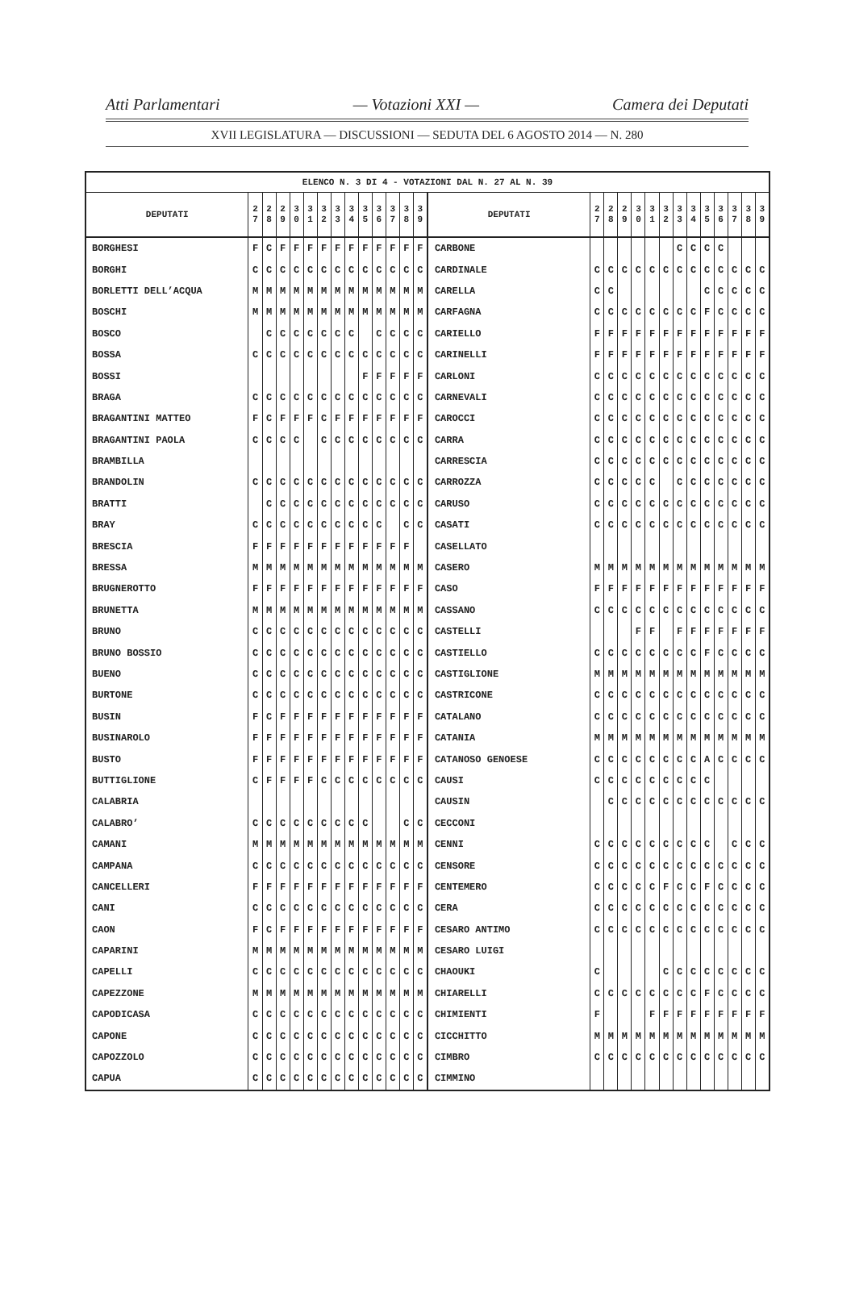Atti Parlamentari — Votazioni XXI — Camera dei Deputati
XVII LEGISLATURA — DISCUSSIONI — SEDUTA DEL 6 AGOSTO 2014 — N. 280
| ELENCO N. 3 DI 4 - VOTAZIONI DAL N. 27 AL N. 39 | | | | | | | | | | | | | | | | | | | | | | | | | | | |
| --- | --- | --- | --- | --- | --- | --- | --- | --- | --- | --- | --- | --- | --- | --- | --- | --- | --- | --- | --- | --- | --- | --- | --- | --- | --- | --- | --- |
| DEPUTATI | 2 7 | 2 8 | 2 9 | 3 0 | 3 1 | 3 2 | 3 3 | 3 4 | 3 5 | 3 6 | 3 7 | 3 8 | 3 9 | DEPUTATI | 2 7 | 2 8 | 2 9 | 3 0 | 3 1 | 3 2 | 3 3 | 3 4 | 3 5 | 3 6 | 3 7 | 3 8 | 3 9 |
| BORGHESI | F | C | F | F | F | F | F | F | F | F | F | F | F | CARBONE | | | | | | | C | C | C | C | | | |
| BORGHI | C | C | C | C | C | C | C | C | C | C | C | C | C | CARDINALE | C | C | C | C | C | C | C | C | C | C | C | C | C |
| BORLETTI DELL’ACQUA | M | M | M | M | M | M | M | M | M | M | M | M | M | CARELLA | C | C | | | | | | | C | C | C | C | C |
| BOSCHI | M | M | M | M | M | M | M | M | M | M | M | M | M | CARFAGNA | C | C | C | C | C | C | C | C | F | C | C | C | C |
| BOSCO | | C | C | C | C | C | C | C | | C | C | C | C | CARIELLO | F | F | F | F | F | F | F | F | F | F | F | F | F |
| BOSSA | C | C | C | C | C | C | C | C | C | C | C | C | C | CARINELLI | F | F | F | F | F | F | F | F | F | F | F | F | F |
| BOSSI | | | | | | | | | F | F | F | F | F | CARLONI | C | C | C | C | C | C | C | C | C | C | C | C | C |
| BRAGA | C | C | C | C | C | C | C | C | C | C | C | C | C | CARNEVALI | C | C | C | C | C | C | C | C | C | C | C | C | C |
| BRAGANTINI MATTEO | F | C | F | F | F | C | F | F | F | F | F | F | F | CAROCCI | C | C | C | C | C | C | C | C | C | C | C | C | C |
| BRAGANTINI PAOLA | C | C | C | C | | C | C | C | C | C | C | C | C | CARRA | C | C | C | C | C | C | C | C | C | C | C | C | C |
| BRAMBILLA | | | | | | | | | | | | | | CARRESCIA | C | C | C | C | C | C | C | C | C | C | C | C | C |
| BRANDOLIN | C | C | C | C | C | C | C | C | C | C | C | C | C | CARROZZA | C | C | C | C | C | | C | C | C | C | C | C | C |
| BRATTI | | C | C | C | C | C | C | C | C | C | C | C | C | CARUSO | C | C | C | C | C | C | C | C | C | C | C | C | C |
| BRAY | C | C | C | C | C | C | C | C | C | C | | C | C | CASATI | C | C | C | C | C | C | C | C | C | C | C | C | C |
| BRESCIA | F | F | F | F | F | F | F | F | F | F | F | F | | CASELLATO | | | | | | | | | | | | | |
| BRESSA | M | M | M | M | M | M | M | M | M | M | M | M | M | CASERO | M | M | M | M | M | M | M | M | M | M | M | M | M |
| BRUGNEROTTO | F | F | F | F | F | F | F | F | F | F | F | F | F | CASO | F | F | F | F | F | F | F | F | F | F | F | F | F |
| BRUNETTA | M | M | M | M | M | M | M | M | M | M | M | M | M | CASSANO | C | C | C | C | C | C | C | C | C | C | C | C | C |
| BRUNO | C | C | C | C | C | C | C | C | C | C | C | C | C | CASTELLI | | | | F | F | | F | F | F | F | F | F | F |
| BRUNO BOSSIO | C | C | C | C | C | C | C | C | C | C | C | C | C | CASTIELLO | C | C | C | C | C | C | C | C | F | C | C | C | C |
| BUENO | C | C | C | C | C | C | C | C | C | C | C | C | C | CASTIGLIONE | M | M | M | M | M | M | M | M | M | M | M | M | M |
| BURTONE | C | C | C | C | C | C | C | C | C | C | C | C | C | CASTRICONE | C | C | C | C | C | C | C | C | C | C | C | C | C |
| BUSIN | F | C | F | F | F | F | F | F | F | F | F | F | F | CATALANO | C | C | C | C | C | C | C | C | C | C | C | C | C |
| BUSINAROLO | F | F | F | F | F | F | F | F | F | F | F | F | F | CATANIA | M | M | M | M | M | M | M | M | M | M | M | M | M |
| BUSTO | F | F | F | F | F | F | F | F | F | F | F | F | F | CATANOSO GENOESE | C | C | C | C | C | C | C | C | A | C | C | C | C |
| BUTTIGLIONE | C | F | F | F | F | C | C | C | C | C | C | C | C | CAUSI | C | C | C | C | C | C | C | C | C | | | | |
| CALABRIA | | | | | | | | | | | | | | CAUSIN | | C | C | C | C | C | C | C | C | C | C | C | C |
| CALABRO’ | C | C | C | C | C | C | C | C | C | | | C | C | CECCONI | | | | | | | | | | | | | |
| CAMANI | M | M | M | M | M | M | M | M | M | M | M | M | M | CENNI | C | C | C | C | C | C | C | C | C | | C | C | C |
| CAMPANA | C | C | C | C | C | C | C | C | C | C | C | C | C | CENSORE | C | C | C | C | C | C | C | C | C | C | C | C | C |
| CANCELLERI | F | F | F | F | F | F | F | F | F | F | F | F | F | CENTEMERO | C | C | C | C | C | F | C | C | F | C | C | C | C |
| CANI | C | C | C | C | C | C | C | C | C | C | C | C | C | CERA | C | C | C | C | C | C | C | C | C | C | C | C | C |
| CAON | F | C | F | F | F | F | F | F | F | F | F | F | F | CESARO ANTIMO | C | C | C | C | C | C | C | C | C | C | C | C | C |
| CAPARINI | M | M | M | M | M | M | M | M | M | M | M | M | M | CESARO LUIGI | | | | | | | | | | | | | |
| CAPELLI | C | C | C | C | C | C | C | C | C | C | C | C | C | CHAOUKI | C | | | | | C | C | C | C | C | C | C | C |
| CAPEZZONE | M | M | M | M | M | M | M | M | M | M | M | M | M | CHIARELLI | C | C | C | C | C | C | C | C | F | C | C | C | C |
| CAPODICASA | C | C | C | C | C | C | C | C | C | C | C | C | C | CHIMIENTI | F | | | | F | F | F | F | F | F | F | F | F |
| CAPONE | C | C | C | C | C | C | C | C | C | C | C | C | C | CICCHITTO | M | M | M | M | M | M | M | M | M | M | M | M | M |
| CAPOZZOLO | C | C | C | C | C | C | C | C | C | C | C | C | C | CIMBRO | C | C | C | C | C | C | C | C | C | C | C | C | C |
| CAPUA | C | C | C | C | C | C | C | C | C | C | C | C | C | CIMMINO | | | | | | | | | | | | | |